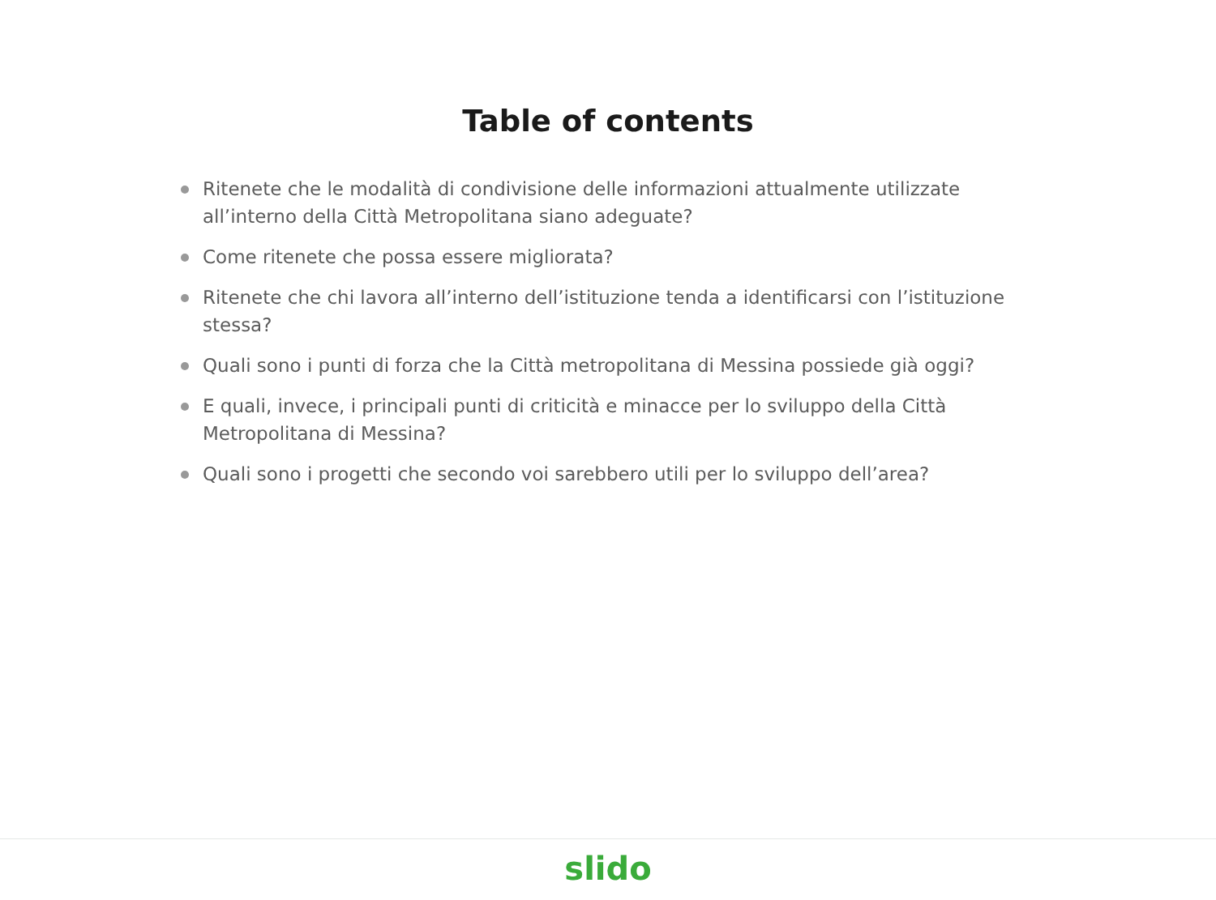Table of contents
Ritenete che le modalità di condivisione delle informazioni attualmente utilizzate all’interno della Città Metropolitana siano adeguate?
Come ritenete che possa essere migliorata?
Ritenete che chi lavora all’interno dell’istituzione tenda a identificarsi con l’istituzione stessa?
Quali sono i punti di forza che la Città metropolitana di Messina possiede già oggi?
E quali, invece, i principali punti di criticità e minacce per lo sviluppo della Città Metropolitana di Messina?
Quali sono i progetti che secondo voi sarebbero utili per lo sviluppo dell’area?
slido